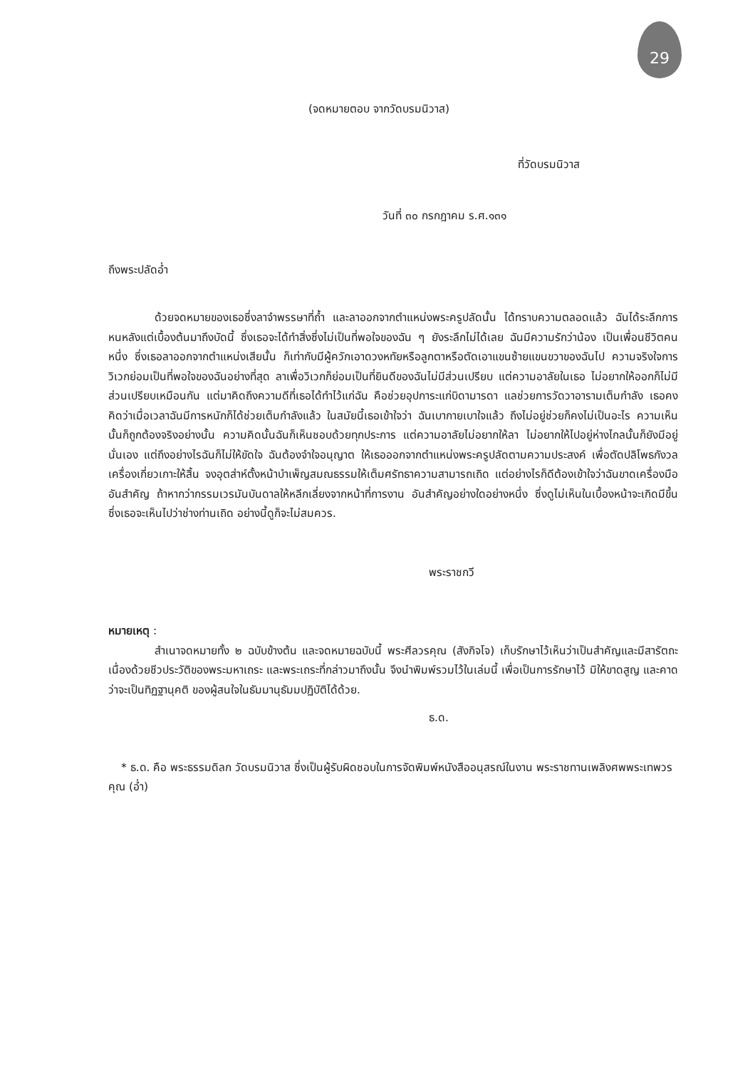29
(จดหมายตอบ จากวัดบรมนิวาส)
ที่วัดบรมนิวาส
วันที่ ๓๐ กรกฎาคม ร.ศ.๑๓๑
ถึงพระปลัดอ่ำ
ด้วยจดหมายของเธอซึ่งลาจำพรรษาที่ถ้ำ และลาออกจากตำแหน่งพระครูปลัดนั้น ได้ทราบความตลอดแล้ว ฉันได้ระลึกการหนหลังแต่เบื้องต้นมาถึงบัดนี้ ซึ่งเธอจะได้ทำสิ่งซึ่งไม่เป็นที่พอใจของฉัน ๆ ยังระลึกไม่ได้เลย ฉันมีความรักว่าน้อง เป็นเพื่อนชีวิตคนหนึ่ง ซึ่งเธอลาออกจากตำแหน่งเสียนั้น ก็เท่ากับมีผู้ควักเอาดวงหทัยหรือลูกตาหรือตัดเอาแขนซ้ายแขนขวาของฉันไป ความจริงใจการวิเวกย่อมเป็นที่พอใจของฉันอย่างที่สุด ลาเพื่อวิเวกก็ย่อมเป็นที่ยินดีของฉันไม่มีส่วนเปรียบ แต่ความอาลัยในเธอ ไม่อยากให้ออกก็ไม่มีส่วนเปรียบเหมือนกัน แต่มาคิดถึงความดีที่เธอได้ทำไว้แก่ฉัน คือช่วยอุปการะแก่บิดามารดา แลช่วยการวัดวาอารามเต็มกำลัง เธอคงคิดว่าเมื่อเวลาฉันมีการหนักก็ได้ช่วยเต็มกำลังแล้ว ในสมัยนี้เธอเข้าใจว่า ฉันเบากายเบาใจแล้ว ถึงไม่อยู่ช่วยก็คงไม่เป็นอะไร ความเห็นนั้นก็ถูกต้องจริงอย่างนั้น ความคิดนั้นฉันก็เห็นชอบด้วยทุกประการ แต่ความอาลัยไม่อยากให้ลา ไม่อยากให้ไปอยู่ห่างไกลนั้นก็ยังมีอยู่นั่นเอง แต่ถึงอย่างไรฉันก็ไม่ให้ขัดใจ ฉันต้องจำใจอนุญาต ให้เธอออกจากตำแหน่งพระครูปลัดตามความประสงค์ เพื่อตัดปลิโพธกังวล เครื่องเกี่ยวเกาะให้สิ้น จงอุตส่าห์ตั้งหน้าบำเพ็ญสมณธรรมให้เต็มศรัทธาความสามารถเถิด แต่อย่างไรก็ดีต้องเข้าใจว่าฉันขาดเครื่องมืออันสำคัญ ถ้าหากว่ากรรมเวรมันบันดาลให้หลีกเลี่ยงจากหน้าที่การงาน อันสำคัญอย่างใดอย่างหนึ่ง ซึ่งดูไม่เห็นในเบื้องหน้าจะเกิดมีขึ้น ซึ่งเธอจะเห็นไปว่าช่างท่านเถิด อย่างนี้ดูก็จะไม่สมควร.
พระราชกวี
หมายเหตุ :
สำเนาจดหมายทั้ง ๒ ฉบับข้างต้น และจดหมายฉบับนี้ พระศีลวรคุณ (สังกิจโจ) เก็บรักษาไว้เห็นว่าเป็นสำคัญและมีสารัตถะ เนื่องด้วยชีวประวัติของพระมหาเถระ และพระเถระที่กล่าวมาถึงนั้น จึงนำพิมพ์รวมไว้ในเล่มนี้ เพื่อเป็นการรักษาไว้ มิให้ขาดสูญ และคาดว่าจะเป็นทิฏฐานุคติ ของผู้สนใจในธัมมานุธัมมปฏิบัติได้ด้วย.
ธ.ด.
* ธ.ด. คือ พระธรรมดิลก วัดบรมนิวาส ซึ่งเป็นผู้รับผิดชอบในการจัดพิมพ์หนังสืออนุสรณ์ในงาน พระราชทานเพลิงศพพระเทพวรคุณ (อ่ำ)